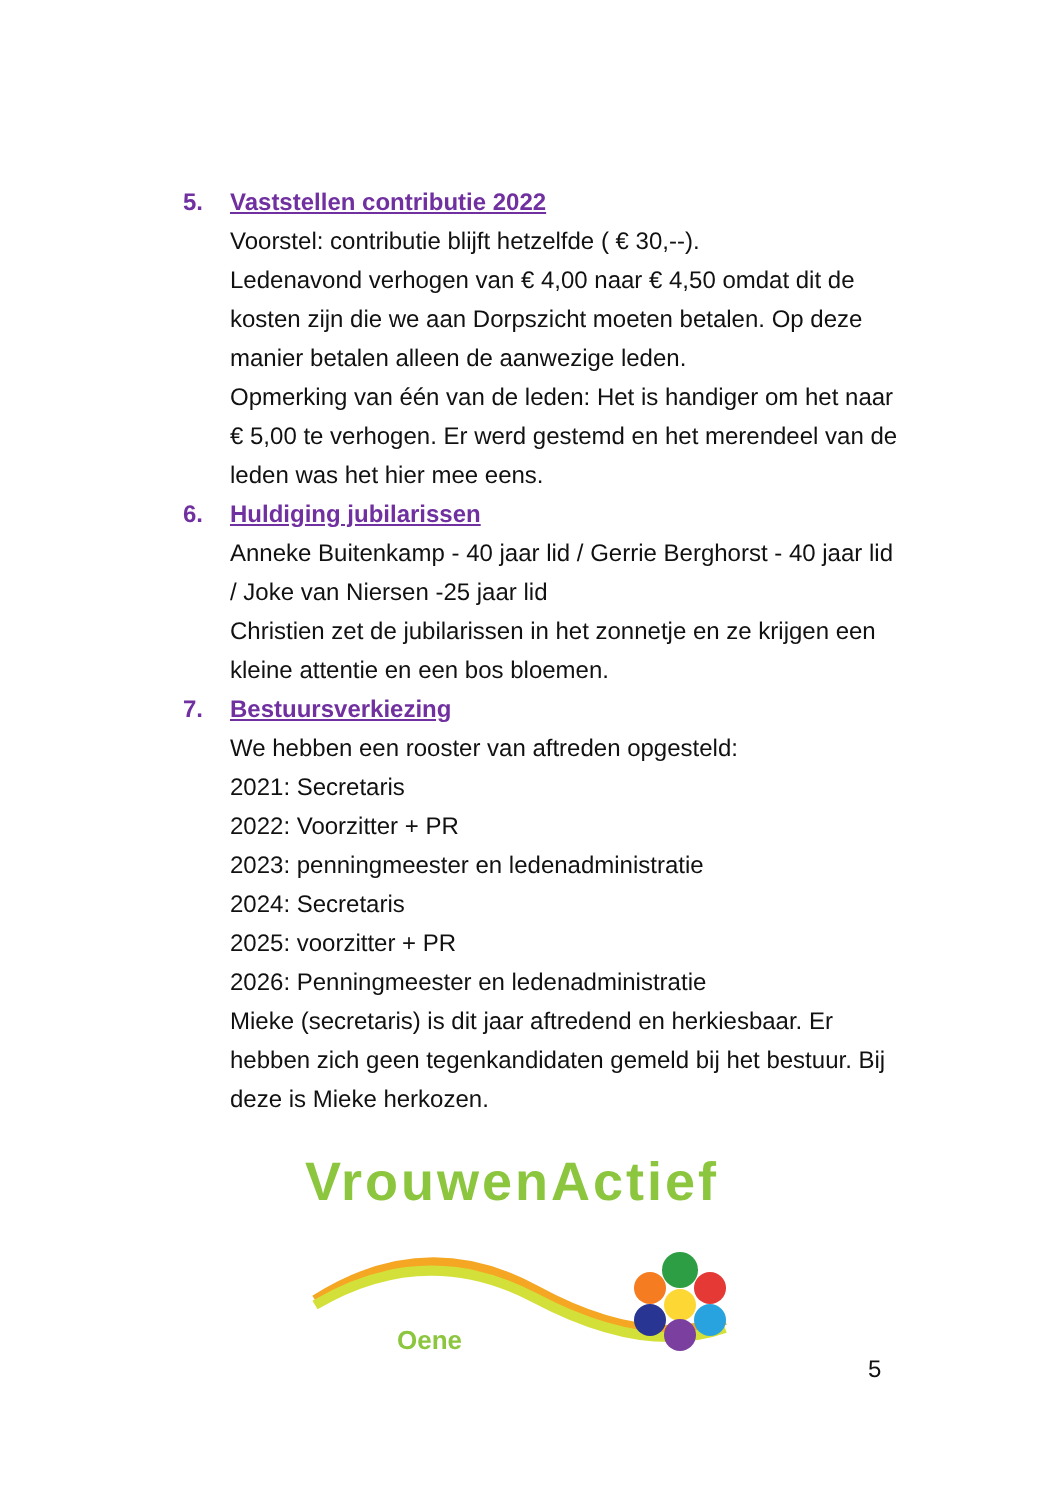5. Vaststellen contributie 2022
Voorstel: contributie blijft hetzelfde ( € 30,--).
Ledenavond verhogen van € 4,00 naar € 4,50 omdat dit de kosten zijn die we aan Dorpszicht moeten betalen. Op deze manier betalen alleen de aanwezige leden.
Opmerking van één van de leden: Het is handiger om het naar € 5,00 te verhogen. Er werd gestemd en het merendeel van de leden was het hier mee eens.
6. Huldiging jubilarissen
Anneke Buitenkamp - 40 jaar lid / Gerrie Berghorst - 40 jaar lid / Joke van Niersen -25 jaar lid
Christien zet de jubilarissen in het zonnetje en ze krijgen een kleine attentie en een bos bloemen.
7. Bestuursverkiezing
We hebben een rooster van aftreden opgesteld:
2021: Secretaris
2022: Voorzitter + PR
2023: penningmeester en ledenadministratie
2024: Secretaris
2025: voorzitter + PR
2026: Penningmeester en ledenadministratie
Mieke (secretaris) is dit jaar aftredend en herkiesbaar. Er hebben zich geen tegenkandidaten gemeld bij het bestuur. Bij deze is Mieke herkozen.
VrouwenActief
Oene
5